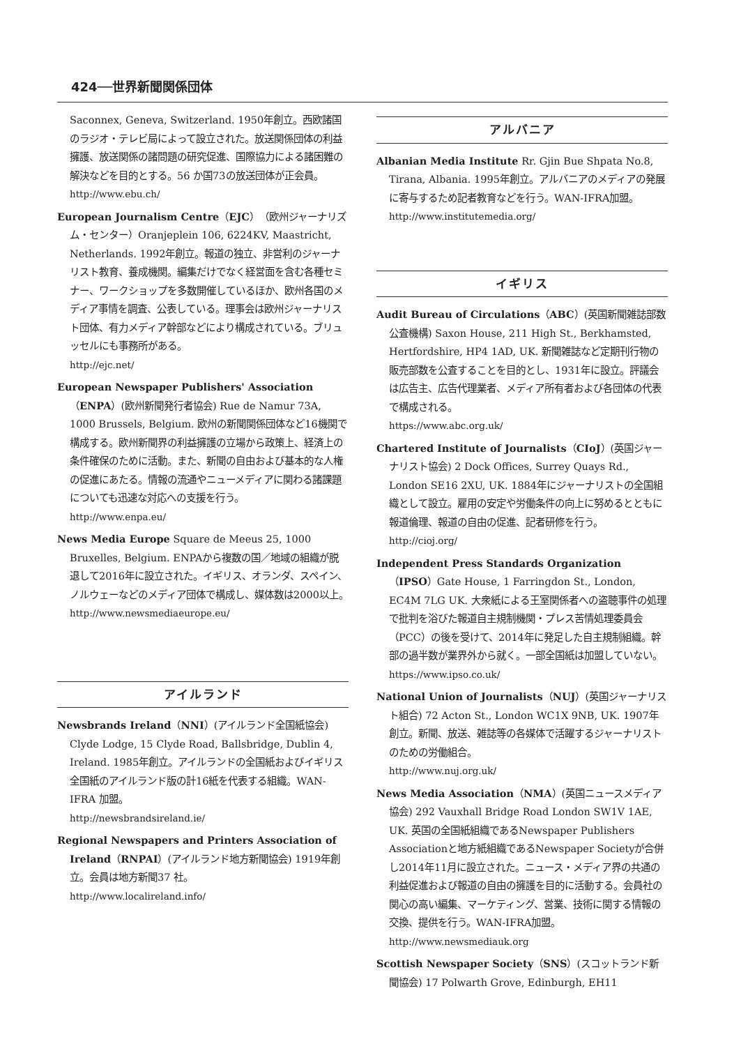424──世界新聞関係団体
Saconnex, Geneva, Switzerland. 1950年創立。西欧諸国のラジオ・テレビ局によって設立された。放送関係団体の利益擁護、放送関係の諸問題の研究促進、国際協力による諸困難の解決などを目的とする。56 か国73の放送団体が正会員。
http://www.ebu.ch/
European Journalism Centre（EJC）（欧州ジャーナリズム・センター）Oranjeplein 106, 6224KV, Maastricht, Netherlands. 1992年創立。報道の独立、非営利のジャーナリスト教育、養成機関。編集だけでなく経営面を含む各種セミナー、ワークショップを多数開催しているほか、欧州各国のメディア事情を調査、公表している。理事会は欧州ジャーナリスト団体、有力メディア幹部などにより構成されている。ブリュッセルにも事務所がある。
http://ejc.net/
European Newspaper Publishers' Association（ENPA）(欧州新聞発行者協会) Rue de Namur 73A, 1000 Brussels, Belgium. 欧州の新聞関係団体など16機関で構成する。欧州新聞界の利益擁護の立場から政策上、経済上の条件確保のために活動。また、新聞の自由および基本的な人権の促進にあたる。情報の流通やニューメディアに関わる諸課題についても迅速な対応への支援を行う。
http://www.enpa.eu/
News Media Europe Square de Meeus 25, 1000 Bruxelles, Belgium. ENPAから複数の国／地域の組織が脱退して2016年に設立された。イギリス、オランダ、スペイン、ノルウェーなどのメディア団体で構成し、媒体数は2000以上。
http://www.newsmediaeurope.eu/
アイルランド
Newsbrands Ireland（NNI）(アイルランド全国紙協会) Clyde Lodge, 15 Clyde Road, Ballsbridge, Dublin 4, Ireland. 1985年創立。アイルランドの全国紙およびイギリス全国紙のアイルランド版の計16紙を代表する組織。WAN-IFRA 加盟。
http://newsbrandsireland.ie/
Regional Newspapers and Printers Association of Ireland（RNPAI）(アイルランド地方新聞協会) 1919年創立。会員は地方新聞37 社。
http://www.localireland.info/
アルバニア
Albanian Media Institute Rr. Gjin Bue Shpata No.8, Tirana, Albania. 1995年創立。アルバニアのメディアの発展に寄与するため記者教育などを行う。WAN-IFRA加盟。
http://www.institutemedia.org/
イギリス
Audit Bureau of Circulations（ABC）(英国新聞雑誌部数公査機構) Saxon House, 211 High St., Berkhamsted, Hertfordshire, HP4 1AD, UK. 新聞雑誌など定期刊行物の販売部数を公査することを目的とし、1931年に設立。評議会は広告主、広告代理業者、メディア所有者および各団体の代表で構成される。
https://www.abc.org.uk/
Chartered Institute of Journalists（CIoJ）(英国ジャーナリスト協会) 2 Dock Offices, Surrey Quays Rd., London SE16 2XU, UK. 1884年にジャーナリストの全国組織として設立。雇用の安定や労働条件の向上に努めるとともに報道倫理、報道の自由の促進、記者研修を行う。
http://cioj.org/
Independent Press Standards Organization（IPSO）Gate House, 1 Farringdon St., London, EC4M 7LG UK. 大衆紙による王室関係者への盗聴事件の処理で批判を浴びた報道自主規制機関・プレス苦情処理委員会（PCC）の後を受けて、2014年に発足した自主規制組織。幹部の過半数が業界外から就く。一部全国紙は加盟していない。
https://www.ipso.co.uk/
National Union of Journalists（NUJ）(英国ジャーナリスト組合) 72 Acton St., London WC1X 9NB, UK. 1907年創立。新聞、放送、雑誌等の各媒体で活躍するジャーナリストのための労働組合。
http://www.nuj.org.uk/
News Media Association（NMA）(英国ニュースメディア協会) 292 Vauxhall Bridge Road London SW1V 1AE, UK. 英国の全国紙組織であるNewspaper Publishers Associationと地方紙組織であるNewspaper Societyが合併し2014年11月に設立された。ニュース・メディア界の共通の利益促進および報道の自由の擁護を目的に活動する。会員社の関心の高い編集、マーケティング、営業、技術に関する情報の交換、提供を行う。WAN-IFRA加盟。
http://www.newsmediauk.org
Scottish Newspaper Society（SNS）(スコットランド新聞協会) 17 Polwarth Grove, Edinburgh, EH11